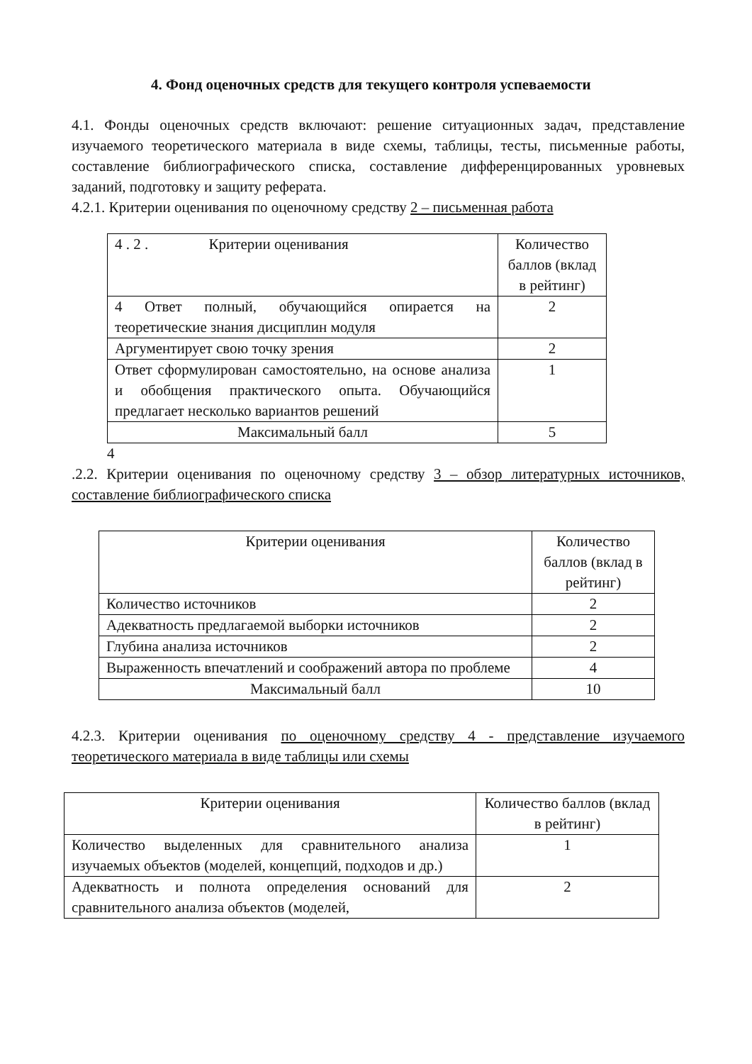4. Фонд оценочных средств для текущего контроля успеваемости
4.1. Фонды оценочных средств включают: решение ситуационных задач, представление изучаемого теоретического материала в виде схемы, таблицы, тесты, письменные работы, составление библиографического списка, составление дифференцированных уровневых заданий, подготовку и защиту реферата.
4.2.1. Критерии оценивания по оценочному средству 2 – письменная работа
| 4 . 2 . Критерии оценивания | Количество баллов (вклад в рейтинг) |
| 4 Ответ полный, обучающийся опирается на теоретические знания дисциплин модуля | 2 |
| Аргументирует свою точку зрения | 2 |
| Ответ сформулирован самостоятельно, на основе анализа и обобщения практического опыта. Обучающийся предлагает несколько вариантов решений | 1 |
| Максимальный балл | 5 |
4
.2.2. Критерии оценивания по оценочному средству 3 – обзор литературных источников, составление библиографического списка
| Критерии оценивания | Количество баллов (вклад в рейтинг) |
| Количество источников | 2 |
| Адекватность предлагаемой выборки источников | 2 |
| Глубина анализа источников | 2 |
| Выраженность впечатлений и соображений автора по проблеме | 4 |
| Максимальный балл | 10 |
4.2.3. Критерии оценивания по оценочному средству 4 - представление изучаемого теоретического материала в виде таблицы или схемы
| Критерии оценивания | Количество баллов (вклад в рейтинг) |
| Количество выделенных для сравнительного анализа изучаемых объектов (моделей, концепций, подходов и др.) | 1 |
| Адекватность и полнота определения оснований для сравнительного анализа объектов (моделей, | 2 |